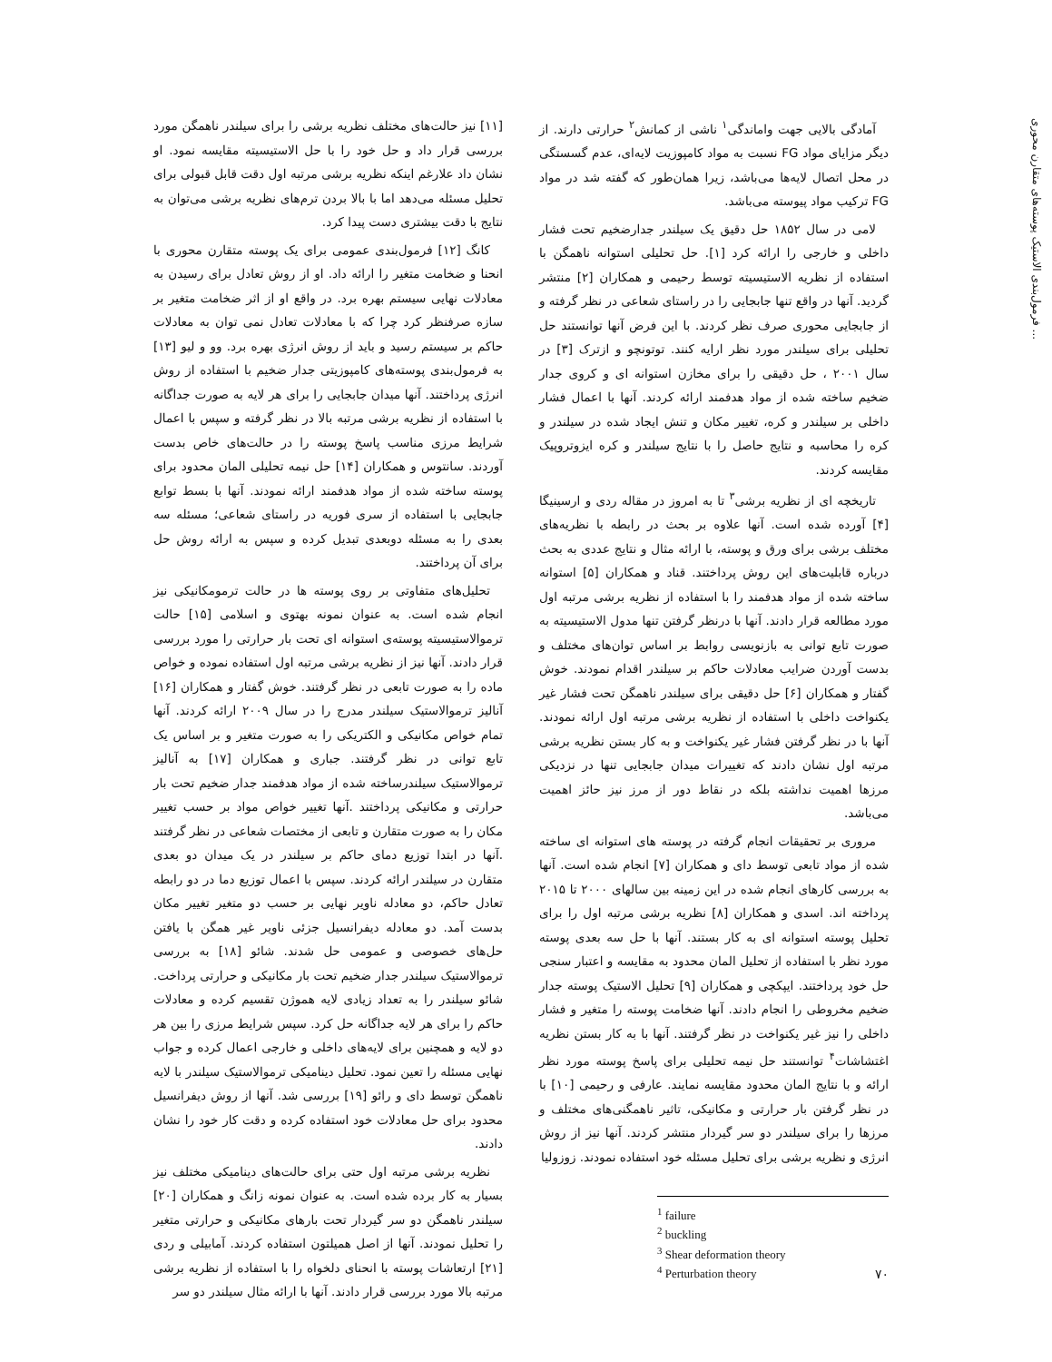فرمول‌بندی الاستیک پوسته‌های متقارن محوری ...
آمادگی بالایی جهت واماندگی<sup>۱</sup> ناشی از کمانش<sup>۲</sup> حرارتی دارند. از دیگر مزایای مواد FG نسبت به مواد کامپوزیت لایه‌ای، عدم گسستگی در محل اتصال لایه‌ها می‌باشد، زیرا همان‌طور که گفته شد در مواد FG ترکیب مواد پیوسته می‌باشد.
لامی در سال ۱۸۵۲ حل دقیق یک سیلندر جدارضخیم تحت فشار داخلی و خارجی را ارائه کرد [۱]. حل تحلیلی استوانه ناهمگن با استفاده از نظریه الاستیسیته توسط رحیمی و همکاران [۲] منتشر گردید. آنها در واقع تنها جابجایی را در راستای شعاعی در نظر گرفته و از جابجایی محوری صرف نظر کردند. با این فرض آنها توانستند حل تحلیلی برای سیلندر مورد نظر ارایه کنند. توتونچو و ازترک [۳] در سال ۲۰۰۱ ، حل دقیقی را برای مخازن استوانه ای و کروی جدار ضخیم ساخته شده از مواد هدفمند ارائه کردند. آنها با اعمال فشار داخلی بر سیلندر و کره، تغییر مکان و تنش ایجاد شده در سیلندر و کره را محاسبه و نتایج حاصل را با نتایج سیلندر و کره ایزوتروپیک مقایسه کردند.
تاریخچه ای از نظریه برشی<sup>۳</sup> تا به امروز در مقاله ردی و ارسینیگا [۴] آورده شده است. آنها علاوه بر بحث در رابطه با نظریه‌های مختلف برشی برای ورق و پوسته، با ارائه مثال و نتایج عددی به بحث درباره قابلیت‌های این روش پرداختند. قناد و همکاران [۵] استوانه ساخته شده از مواد هدفمند را با استفاده از نظریه برشی مرتبه اول مورد مطالعه قرار دادند. آنها با درنظر گرفتن تنها مدول الاستیسیته به صورت تابع توانی به بازنویسی روابط بر اساس توان‌های مختلف و بدست آوردن ضرایب معادلات حاکم بر سیلندر اقدام نمودند. خوش گفتار و همکاران [۶] حل دقیقی برای سیلندر ناهمگن تحت فشار غیر یکنواخت داخلی با استفاده از نظریه برشی مرتبه اول ارائه نمودند. آنها با در نظر گرفتن فشار غیر یکنواخت و به کار بستن نظریه برشی مرتبه اول نشان دادند که تغییرات میدان جابجایی تنها در نزدیکی مرزها اهمیت نداشته بلکه در نقاط دور از مرز نیز حائز اهمیت می‌باشد.
مروری بر تحقیقات انجام گرفته در پوسته های استوانه ای ساخته شده از مواد تابعی توسط دای و همکاران [۷] انجام شده است. آنها به بررسی کارهای انجام شده در این زمینه بین سالهای ۲۰۰۰ تا ۲۰۱۵ پرداخته اند. اسدی و همکاران [۸] نظریه برشی مرتبه اول را برای تحلیل پوسته استوانه ای به کار بستند. آنها با حل سه بعدی پوسته مورد نظر با استفاده از تحلیل المان محدود به مقایسه و اعتبار سنجی حل خود پرداختند. ایپکچی و همکاران [۹] تحلیل الاستیک پوسته جدار ضخیم مخروطی را انجام دادند. آنها ضخامت پوسته را متغیر و فشار داخلی را نیز غیر یکنواخت در نظر گرفتند. آنها با به کار بستن نظریه اغتشاشات<sup>۴</sup> توانستند حل نیمه تحلیلی برای پاسخ پوسته مورد نظر ارائه و با نتایج المان محدود مقایسه نمایند. عارفی و رحیمی [۱۰] با در نظر گرفتن بار حرارتی و مکانیکی، تاثیر ناهمگنی‌های مختلف و مرزها را برای سیلندر دو سر گیردار منتشر کردند. آنها نیز از روش انرژی و نظریه برشی برای تحلیل مسئله خود استفاده نمودند. زوزولیا
<sup>1</sup> failure
<sup>2</sup> buckling
<sup>3</sup> Shear deformation theory
<sup>4</sup> Perturbation theory
[۱۱] نیز حالت‌های مختلف نظریه برشی را برای سیلندر ناهمگن مورد بررسی قرار داد و حل خود را با حل الاستیسیته مقایسه نمود. او نشان داد علارغم اینکه نظریه برشی مرتبه اول دقت قابل قبولی برای تحلیل مسئله می‌دهد اما با بالا بردن ترم‌های نظریه برشی می‌توان به نتایج با دقت بیشتری دست پیدا کرد.
کانگ [۱۲] فرمول‌بندی عمومی برای یک پوسته متقارن محوری با انحنا و ضخامت متغیر را ارائه داد. او از روش تعادل برای رسیدن به معادلات نهایی سیستم بهره برد. در واقع او از اثر ضخامت متغیر بر سازه صرفنظر کرد چرا که با معادلات تعادل نمی توان به معادلات حاکم بر سیستم رسید و باید از روش انرژی بهره برد. وو و لیو [۱۳] به فرمول‌بندی پوسته‌های کامپوزیتی جدار ضخیم با استفاده از روش انرژی پرداختند. آنها میدان جابجایی را برای هر لایه به صورت جداگانه با استفاده از نظریه برشی مرتبه بالا در نظر گرفته و سپس با اعمال شرایط مرزی مناسب پاسخ پوسته را در حالت‌های خاص بدست آوردند. سانتوس و همکاران [۱۴] حل نیمه تحلیلی المان محدود برای پوسته ساخته شده از مواد هدفمند ارائه نمودند. آنها با بسط توابع جابجایی با استفاده از سری فوریه در راستای شعاعی؛ مسئله سه بعدی را به مسئله دوبعدی تبدیل کرده و سپس به ارائه روش حل برای آن پرداختند.
تحلیل‌های متفاوتی بر روی پوسته ها در حالت ترمومکانیکی نیز انجام شده است. به عنوان نمونه بهتوی و اسلامی [۱۵] حالت ترموالاستیسیته پوسته‌ی استوانه ای تحت بار حرارتی را مورد بررسی قرار دادند. آنها نیز از نظریه برشی مرتبه اول استفاده نموده و خواص ماده را به صورت تابعی در نظر گرفتند. خوش گفتار و همکاران [۱۶] آنالیز ترموالاستیک سیلندر مدرج را در سال ۲۰۰۹ ارائه کردند. آنها تمام خواص مکانیکی و الکتریکی را به صورت متغیر و بر اساس یک تابع توانی در نظر گرفتند. جباری و همکاران [۱۷] به آنالیز ترموالاستیک سیلندرساخته شده از مواد هدفمند جدار ضخیم تحت بار حرارتی و مکانیکی پرداختند .آنها تغییر خواص مواد بر حسب تغییر مکان را به صورت متقارن و تابعی از مختصات شعاعی در نظر گرفتند .آنها در ابتدا توزیع دمای حاکم بر سیلندر در یک میدان دو بعدی متقارن در سیلندر ارائه کردند. سپس با اعمال توزیع دما در دو رابطه تعادل حاکم، دو معادله ناویر نهایی بر حسب دو متغیر تغییر مکان بدست آمد. دو معادله دیفرانسیل جزئی ناویر غیر همگن با یافتن حل‌های خصوصی و عمومی حل شدند. شائو [۱۸] به بررسی ترموالاستیک سیلندر جدار ضخیم تحت بار مکانیکی و حرارتی پرداخت. شائو سیلندر را به تعداد زیادی لایه هموژن تقسیم کرده و معادلات حاکم را برای هر لایه جداگانه حل کرد. سپس شرایط مرزی را بین هر دو لایه و همچنین برای لایه‌های داخلی و خارجی اعمال کرده و جواب نهایی مسئله را تعین نمود. تحلیل دینامیکی ترموالاستیک سیلندر با لایه ناهمگن توسط دای و رائو [۱۹] بررسی شد. آنها از روش دیفرانسیل محدود برای حل معادلات خود استفاده کرده و دقت کار خود را نشان دادند.
نظریه برشی مرتبه اول حتی برای حالت‌های دینامیکی مختلف نیز بسیار به کار برده شده است. به عنوان نمونه زانگ و همکاران [۲۰] سیلندر ناهمگن دو سر گیردار تحت بارهای مکانیکی و حرارتی متغیر را تحلیل نمودند. آنها از اصل همیلتون استفاده کردند. آمابیلی و ردی [۲۱] ارتعاشات پوسته با انحنای دلخواه را با استفاده از نظریه برشی مرتبه بالا مورد بررسی قرار دادند. آنها با ارائه مثال سیلندر دو سر
۷۰